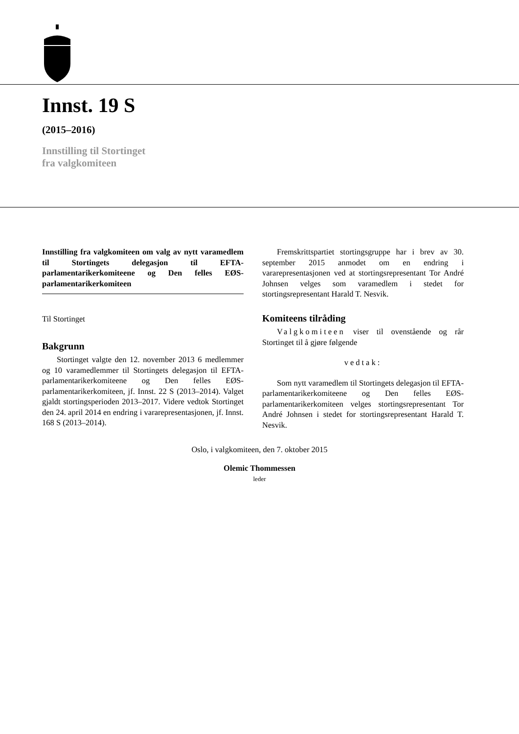Innst. 19 S
(2015–2016)
Innstilling til Stortinget
fra valgkomiteen
Innstilling fra valgkomiteen om valg av nytt varamedlem til Stortingets delegasjon til EFTA-parlamentarikerkomiteene og Den felles EØS-parlamentarikerkomiteen
Til Stortinget
Bakgrunn
Stortinget valgte den 12. november 2013 6 medlemmer og 10 varamedlemmer til Stortingets delegasjon til EFTA-parlamentarikerkomiteene og Den felles EØS-parlamentarikerkomiteen, jf. Innst. 22 S (2013–2014). Valget gjaldt stortingsperioden 2013–2017. Videre vedtok Stortinget den 24. april 2014 en endring i vararepresentasjonen, jf. Innst. 168 S (2013–2014).
Fremskrittspartiet stortingsgruppe har i brev av 30. september 2015 anmodet om en endring i vararepresentasjonen ved at stortingsrepresentant Tor André Johnsen velges som varamedlem i stedet for stortingsrepresentant Harald T. Nesvik.
Komiteens tilråding
Valgkomiteen viser til ovenstående og rår Stortinget til å gjøre følgende
vedtak:
Som nytt varamedlem til Stortingets delegasjon til EFTA-parlamentarikerkomiteene og Den felles EØS-parlamentarikerkomiteen velges stortingsrepresentant Tor André Johnsen i stedet for stortingsrepresentant Harald T. Nesvik.
Oslo, i valgkomiteen, den 7. oktober 2015
Olemic Thommessen
leder